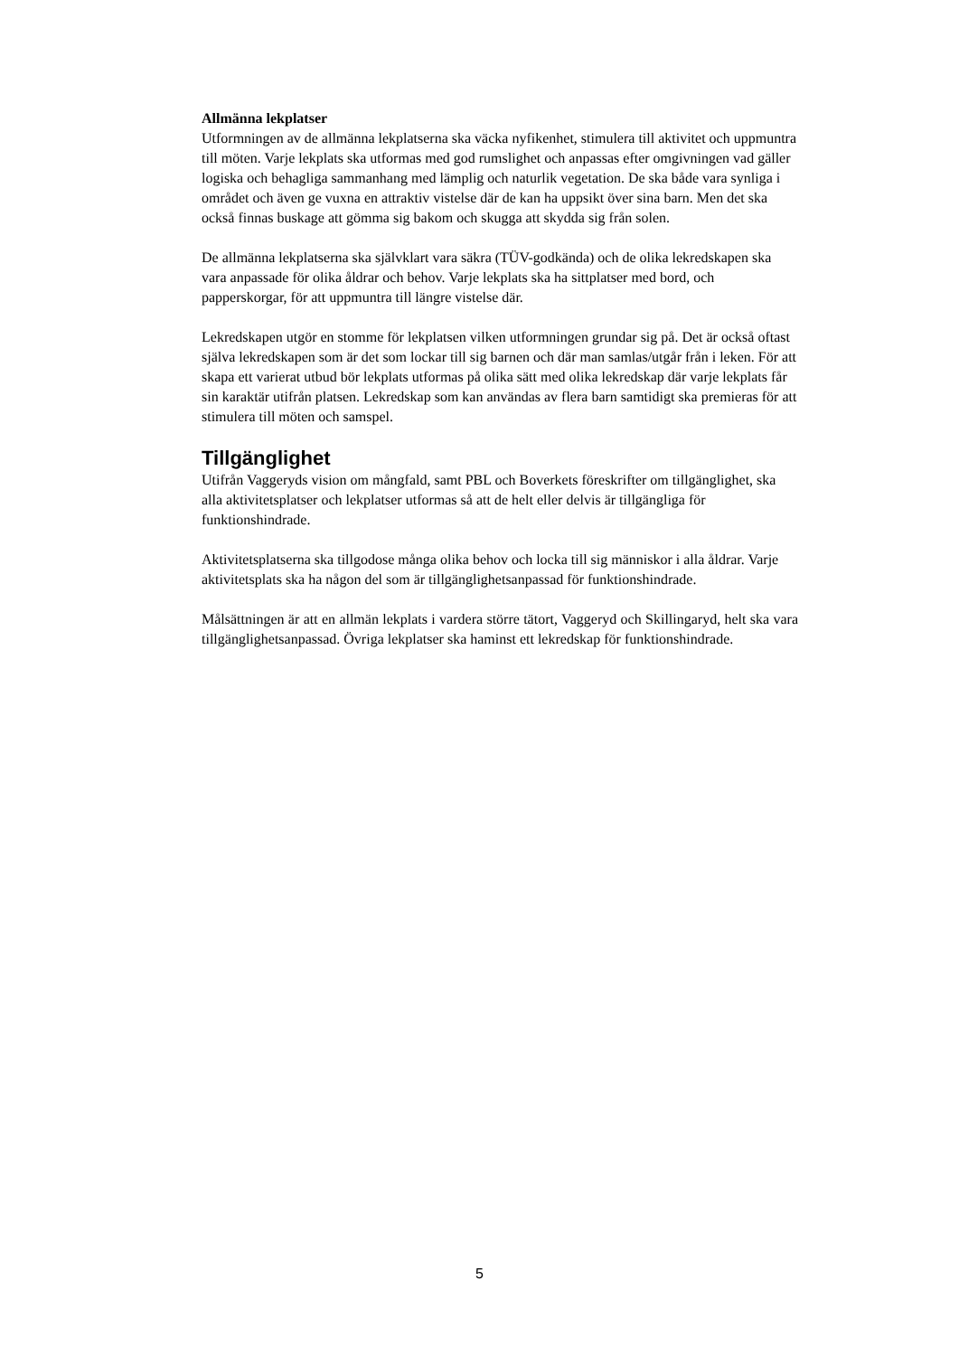Allmänna lekplatser
Utformningen av de allmänna lekplatserna ska väcka nyfikenhet, stimulera till aktivitet och uppmuntra till möten. Varje lekplats ska utformas med god rumslighet och anpassas efter omgivningen vad gäller logiska och behagliga sammanhang med lämplig och naturlik vegetation. De ska både vara synliga i området och även ge vuxna en attraktiv vistelse där de kan ha uppsikt över sina barn. Men det ska också finnas buskage att gömma sig bakom och skugga att skydda sig från solen.
De allmänna lekplatserna ska självklart vara säkra (TÜV-godkända) och de olika lekredskapen ska vara anpassade för olika åldrar och behov. Varje lekplats ska ha sittplatser med bord, och papperskorgar, för att uppmuntra till längre vistelse där.
Lekredskapen utgör en stomme för lekplatsen vilken utformningen grundar sig på. Det är också oftast själva lekredskapen som är det som lockar till sig barnen och där man samlas/utgår från i leken. För att skapa ett varierat utbud bör lekplats utformas på olika sätt med olika lekredskap där varje lekplats får sin karaktär utifrån platsen. Lekredskap som kan användas av flera barn samtidigt ska premieras för att stimulera till möten och samspel.
Tillgänglighet
Utifrån Vaggeryds vision om mångfald, samt PBL och Boverkets föreskrifter om tillgänglighet, ska alla aktivitetsplatser och lekplatser utformas så att de helt eller delvis är tillgängliga för funktionshindrade.
Aktivitetsplatserna ska tillgodose många olika behov och locka till sig människor i alla åldrar. Varje aktivitetsplats ska ha någon del som är tillgänglighetsanpassad för funktionshindrade.
Målsättningen är att en allmän lekplats i vardera större tätort, Vaggeryd och Skillingaryd, helt ska vara tillgänglighetsanpassad. Övriga lekplatser ska haminst ett lekredskap för funktionshindrade.
5